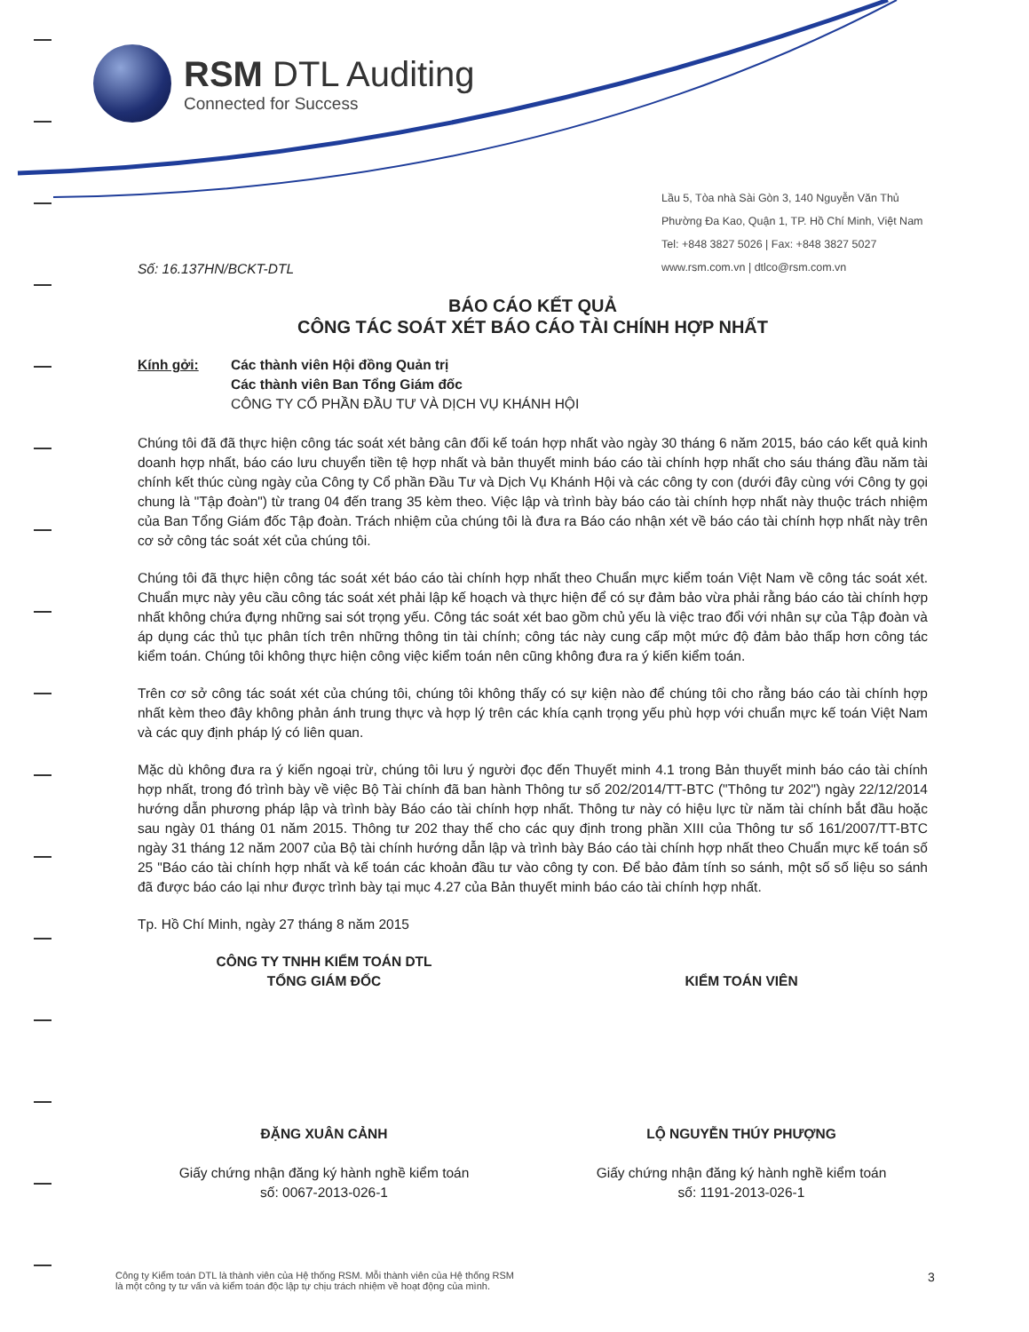RSM DTL Auditing
Connected for Success
Lầu 5, Tòa nhà Sài Gòn 3, 140 Nguyễn Văn Thủ
Phường Đa Kao, Quận 1, TP. Hồ Chí Minh, Việt Nam
Tel: +848 3827 5026 | Fax: +848 3827 5027
www.rsm.com.vn | dtlco@rsm.com.vn
Số: 16.137HN/BCKT-DTL
BÁO CÁO KẾT QUẢ
CÔNG TÁC SOÁT XÉT BÁO CÁO TÀI CHÍNH HỢP NHẤT
Kính gởi: Các thành viên Hội đồng Quản trị
Các thành viên Ban Tổng Giám đốc
CÔNG TY CỔ PHẦN ĐẦU TƯ VÀ DỊCH VỤ KHÁNH HỘI
Chúng tôi đã đã thực hiện công tác soát xét bảng cân đối kế toán hợp nhất vào ngày 30 tháng 6 năm 2015, báo cáo kết quả kinh doanh hợp nhất, báo cáo lưu chuyển tiền tệ hợp nhất và bản thuyết minh báo cáo tài chính hợp nhất cho sáu tháng đầu năm tài chính kết thúc cùng ngày của Công ty Cổ phần Đầu Tư và Dịch Vụ Khánh Hội và các công ty con (dưới đây cùng với Công ty gọi chung là "Tập đoàn") từ trang 04 đến trang 35 kèm theo. Việc lập và trình bày báo cáo tài chính hợp nhất này thuộc trách nhiệm của Ban Tổng Giám đốc Tập đoàn. Trách nhiệm của chúng tôi là đưa ra Báo cáo nhận xét về báo cáo tài chính hợp nhất này trên cơ sở công tác soát xét của chúng tôi.
Chúng tôi đã thực hiện công tác soát xét báo cáo tài chính hợp nhất theo Chuẩn mực kiểm toán Việt Nam về công tác soát xét. Chuẩn mực này yêu cầu công tác soát xét phải lập kế hoạch và thực hiện để có sự đảm bảo vừa phải rằng báo cáo tài chính hợp nhất không chứa đựng những sai sót trọng yếu. Công tác soát xét bao gồm chủ yếu là việc trao đổi với nhân sự của Tập đoàn và áp dụng các thủ tục phân tích trên những thông tin tài chính; công tác này cung cấp một mức độ đảm bảo thấp hơn công tác kiểm toán. Chúng tôi không thực hiện công việc kiểm toán nên cũng không đưa ra ý kiến kiểm toán.
Trên cơ sở công tác soát xét của chúng tôi, chúng tôi không thấy có sự kiện nào để chúng tôi cho rằng báo cáo tài chính hợp nhất kèm theo đây không phản ánh trung thực và hợp lý trên các khía cạnh trọng yếu phù hợp với chuẩn mực kế toán Việt Nam và các quy định pháp lý có liên quan.
Mặc dù không đưa ra ý kiến ngoại trừ, chúng tôi lưu ý người đọc đến Thuyết minh 4.1 trong Bản thuyết minh báo cáo tài chính hợp nhất, trong đó trình bày về việc Bộ Tài chính đã ban hành Thông tư số 202/2014/TT-BTC ("Thông tư 202") ngày 22/12/2014 hướng dẫn phương pháp lập và trình bày Báo cáo tài chính hợp nhất. Thông tư này có hiệu lực từ năm tài chính bắt đầu hoặc sau ngày 01 tháng 01 năm 2015. Thông tư 202 thay thế cho các quy định trong phần XIII của Thông tư số 161/2007/TT-BTC ngày 31 tháng 12 năm 2007 của Bộ tài chính hướng dẫn lập và trình bày Báo cáo tài chính hợp nhất theo Chuẩn mực kế toán số 25 "Báo cáo tài chính hợp nhất và kế toán các khoản đầu tư vào công ty con. Để bảo đảm tính so sánh, một số số liệu so sánh đã được báo cáo lại như được trình bày tại mục 4.27 của Bản thuyết minh báo cáo tài chính hợp nhất.
Tp. Hồ Chí Minh, ngày 27 tháng 8 năm 2015
CÔNG TY TNHH KIỂM TOÁN DTL
TỔNG GIÁM ĐỐC
ĐẶNG XUÂN CẢNH
Giấy chứng nhận đăng ký hành nghề kiểm toán
số: 0067-2013-026-1
KIỂM TOÁN VIÊN
LỘ NGUYỄN THÚY PHƯỢNG
Giấy chứng nhận đăng ký hành nghề kiểm toán
số: 1191-2013-026-1
Công ty Kiểm toán DTL là thành viên của Hệ thống RSM. Mỗi thành viên của Hệ thống RSM
là một công ty tư vấn và kiểm toán độc lập tự chịu trách nhiệm về hoạt động của mình.
3